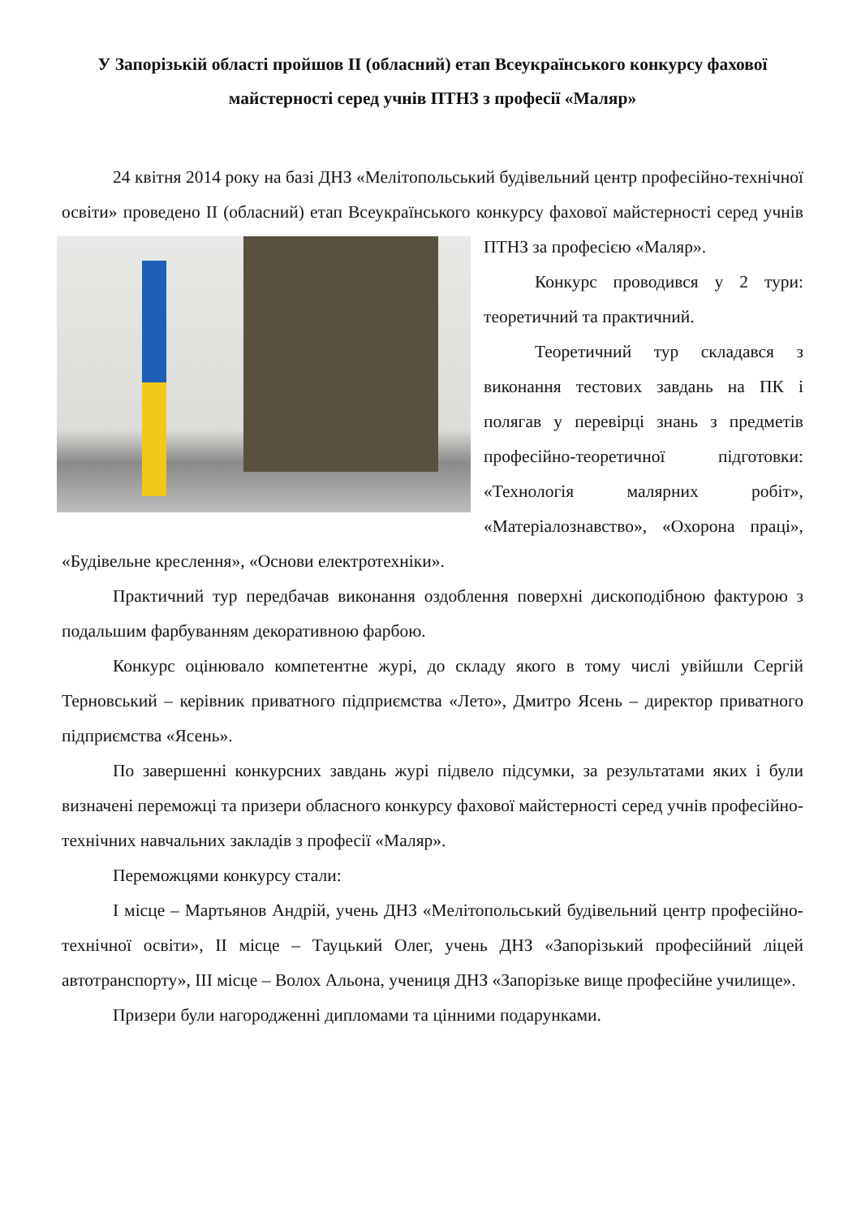У Запорізькій області пройшов ІІ (обласний) етап Всеукраїнського конкурсу фахової майстерності серед учнів ПТНЗ з професії «Маляр»
24 квітня 2014 року на базі ДНЗ «Мелітопольський будівельний центр професійно-технічної освіти» проведено ІІ (обласний) етап Всеукраїнського конкурсу фахової майстерності серед учнів ПТНЗ за професією «Маляр».
Конкурс проводився у 2 тури: теоретичний та практичний.
Теоретичний тур складався з виконання тестових завдань на ПК і полягав у перевірці знань з предметів професійно-теоретичної підготовки: «Технологія малярних робіт», «Матеріалознавство», «Охорона праці», «Будівельне креслення», «Основи електротехніки».
Практичний тур передбачав виконання оздоблення поверхні дископодібною фактурою з подальшим фарбуванням декоративною фарбою.
Конкурс оцінювало компетентне журі, до складу якого в тому числі увійшли Сергій Терновський – керівник приватного підприємства «Лето», Дмитро Ясень – директор приватного підприємства «Ясень».
По завершенні конкурсних завдань журі підвело підсумки, за результатами яких і були визначені переможці та призери обласного конкурсу фахової майстерності серед учнів професійно-технічних навчальних закладів з професії «Маляр».
Переможцями конкурсу стали:
І місце – Мартьянов Андрій, учень ДНЗ «Мелітопольський будівельний центр професійно-технічної освіти», ІІ місце – Тауцький Олег, учень ДНЗ «Запорізький професійний ліцей автотранспорту», ІІІ місце – Волох Альона, учениця ДНЗ «Запорізьке вище професійне училище».
Призери були нагородженні дипломами та цінними подарунками.